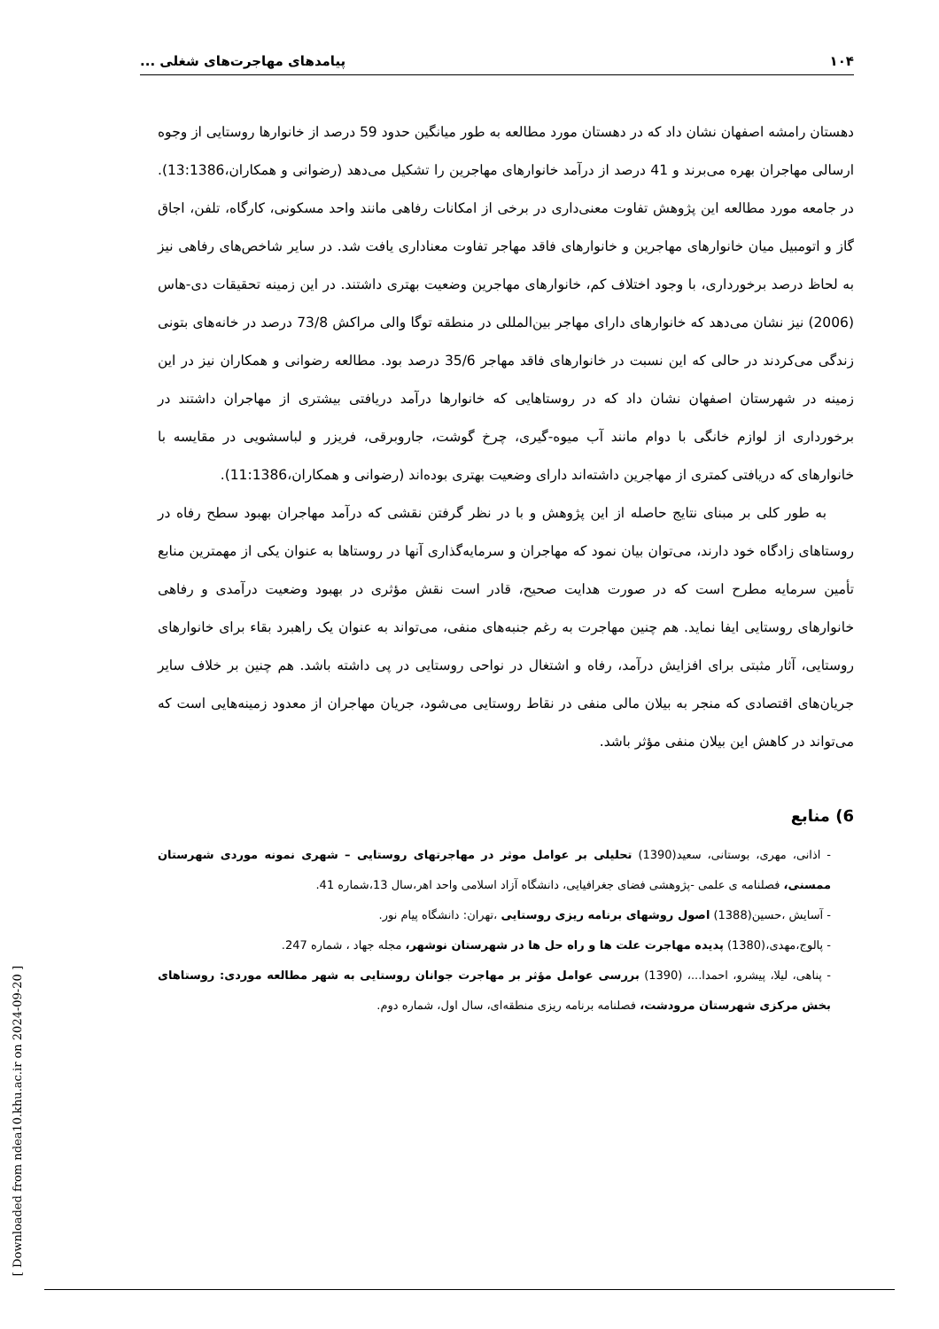۱۰۴ پیامدهای مهاجرت‌های شغلی ...
دهستان رامشه اصفهان نشان داد که در دهستان مورد مطالعه به طور میانگین حدود 59 درصد از خانوارها روستایی از وجوه ارسالی مهاجران بهره می‌برند و 41 درصد از درآمد خانوارهای مهاجرین را تشکیل می‌دهد (رضوانی و همکاران،13:1386). در جامعه مورد مطالعه این پژوهش تفاوت معنی‌داری در برخی از امکانات رفاهی مانند واحد مسکونی، کارگاه، تلفن، اجاق گاز و اتومبیل میان خانوارهای مهاجرین و خانوارهای فاقد مهاجر تفاوت معناداری یافت شد. در سایر شاخص‌های رفاهی نیز به لحاظ درصد برخورداری، با وجود اختلاف کم، خانوارهای مهاجرین وضعیت بهتری داشتند. در این زمینه تحقیقات دی-هاس (2006) نیز نشان می‌دهد که خانوارهای دارای مهاجر بین‌المللی در منطقه توگا والی مراکش 73/8 درصد در خانه‌های بتونی زندگی می‌کردند در حالی که این نسبت در خانوارهای فاقد مهاجر 35/6 درصد بود. مطالعه رضوانی و همکاران نیز در این زمینه در شهرستان اصفهان نشان داد که در روستاهایی که خانوارها درآمد دریافتی بیشتری از مهاجران داشتند در برخورداری از لوازم خانگی با دوام مانند آب میوه-گیری، چرخ گوشت، جاروبرقی، فریزر و لباسشویی در مقایسه با خانوارهای که دریافتی کمتری از مهاجرین داشته‌اند دارای وضعیت بهتری بوده‌اند (رضوانی و همکاران،11:1386).
به طور کلی بر مبنای نتایج حاصله از این پژوهش و با در نظر گرفتن نقشی که درآمد مهاجران بهبود سطح رفاه در روستاهای زادگاه خود دارند، می‌توان بیان نمود که مهاجران و سرمایه‌گذاری آنها در روستاها به عنوان یکی از مهمترین منابع تأمین سرمایه مطرح است که در صورت هدایت صحیح، قادر است نقش مؤثری در بهبود وضعیت درآمدی و رفاهی خانوارهای روستایی ایفا نماید. هم چنین مهاجرت به رغم جنبه‌های منفی، می‌تواند به عنوان یک راهبرد بقاء برای خانوارهای روستایی، آثار مثبتی برای افزایش درآمد، رفاه و اشتغال در نواحی روستایی در پی داشته باشد. هم چنین بر خلاف سایر جریان‌های اقتصادی که منجر به بیلان مالی منفی در نقاط روستایی می‌شود، جریان مهاجران از معدود زمینه‌هایی است که می‌تواند در کاهش این بیلان منفی مؤثر باشد.
6) منابع
- اذانی، مهری، بوستانی، سعید(1390) تحلیلی بر عوامل موثر در مهاجرتهای روستایی – شهری نمونه موردی شهرستان ممسنی، فصلنامه ی علمی -پژوهشی فضای جغرافیایی، دانشگاه آزاد اسلامی واحد اهر،سال 13،شماره 41.
- آسایش ،حسین(1388) اصول روشهای برنامه ریزی روستایی ،تهران: دانشگاه پیام نور.
- پالوج،مهدی،(1380) پدیده مهاجرت علت ها و راه حل ها در شهرستان نوشهر، مجله جهاد ، شماره 247.
- پناهی، لیلا، پیشرو، احمدا...، (1390) بررسی عوامل مؤثر بر مهاجرت جوانان روستایی به شهر مطالعه موردی: روستاهای بخش مرکزی شهرستان مرودشت، فصلنامه برنامه ریزی منطقه‌ای، سال اول، شماره دوم.
[ Downloaded from ndea10.khu.ac.ir on 2024-09-20 ]